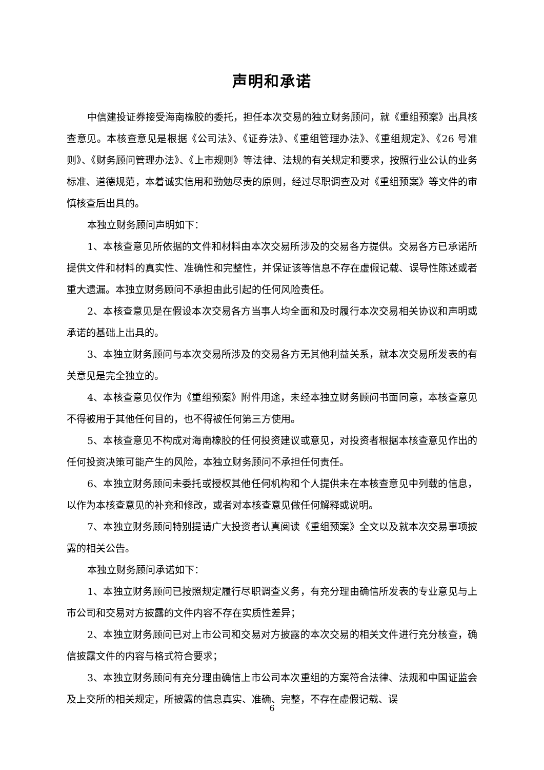声明和承诺
中信建投证券接受海南橡胶的委托，担任本次交易的独立财务顾问，就《重组预案》出具核查意见。本核查意见是根据《公司法》、《证券法》、《重组管理办法》、《重组规定》、《26 号准则》、《财务顾问管理办法》、《上市规则》等法律、法规的有关规定和要求，按照行业公认的业务标准、道德规范，本着诚实信用和勤勉尽责的原则，经过尽职调查及对《重组预案》等文件的审慎核查后出具的。
本独立财务顾问声明如下：
1、本核查意见所依据的文件和材料由本次交易所涉及的交易各方提供。交易各方已承诺所提供文件和材料的真实性、准确性和完整性，并保证该等信息不存在虚假记载、误导性陈述或者重大遗漏。本独立财务顾问不承担由此引起的任何风险责任。
2、本核查意见是在假设本次交易各方当事人均全面和及时履行本次交易相关协议和声明或承诺的基础上出具的。
3、本独立财务顾问与本次交易所涉及的交易各方无其他利益关系，就本次交易所发表的有关意见是完全独立的。
4、本核查意见仅作为《重组预案》附件用途，未经本独立财务顾问书面同意，本核查意见不得被用于其他任何目的，也不得被任何第三方使用。
5、本核查意见不构成对海南橡胶的任何投资建议或意见，对投资者根据本核查意见作出的任何投资决策可能产生的风险，本独立财务顾问不承担任何责任。
6、本独立财务顾问未委托或授权其他任何机构和个人提供未在本核查意见中列载的信息，以作为本核查意见的补充和修改，或者对本核查意见做任何解释或说明。
7、本独立财务顾问特别提请广大投资者认真阅读《重组预案》全文以及就本次交易事项披露的相关公告。
本独立财务顾问承诺如下：
1、本独立财务顾问已按照规定履行尽职调查义务，有充分理由确信所发表的专业意见与上市公司和交易对方披露的文件内容不存在实质性差异；
2、本独立财务顾问已对上市公司和交易对方披露的本次交易的相关文件进行充分核查，确信披露文件的内容与格式符合要求；
3、本独立财务顾问有充分理由确信上市公司本次重组的方案符合法律、法规和中国证监会及上交所的相关规定，所披露的信息真实、准确、完整，不存在虚假记载、误
6